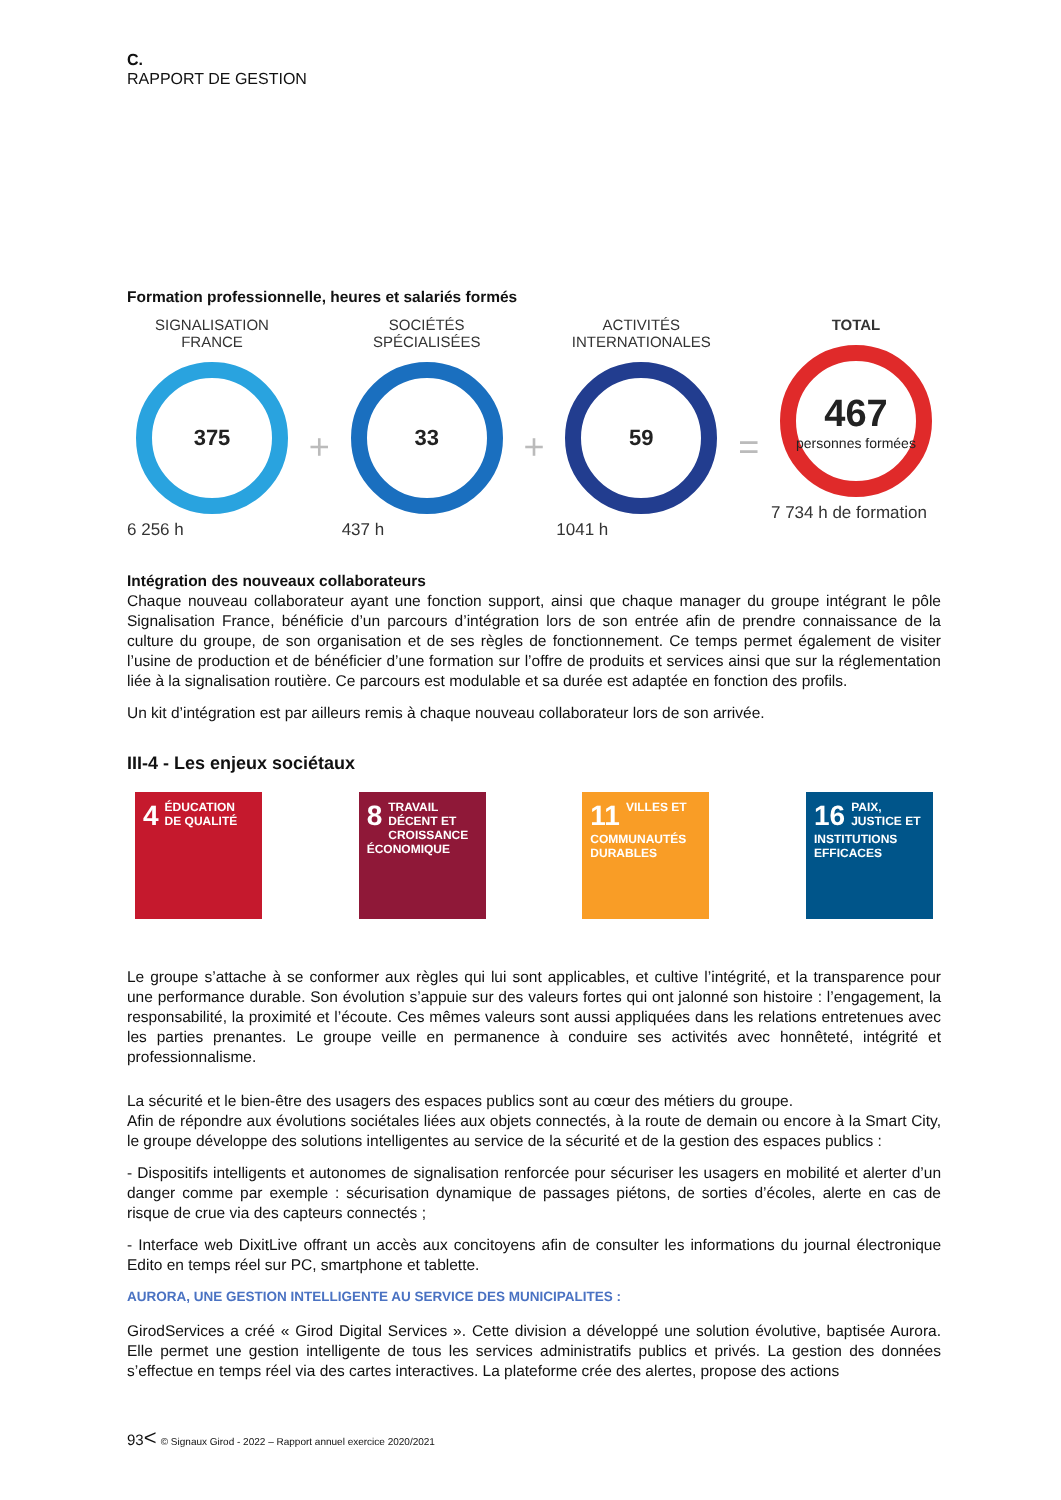C.
RAPPORT DE GESTION
Formation professionnelle, heures et salariés formés
SIGNALISATION
FRANCE
375
6 256 h
+
SOCIÉTÉS
SPÉCIALISÉES
33
437 h
+
ACTIVITÉS
INTERNATIONALES
59
1041 h
=
TOTAL
467
personnes formées
7 734 h de formation
Intégration des nouveaux collaborateurs
Chaque nouveau collaborateur ayant une fonction support, ainsi que chaque manager du groupe intégrant le pôle Signalisation France, bénéficie d’un parcours d’intégration lors de son entrée afin de prendre connaissance de la culture du groupe, de son organisation et de ses règles de fonctionnement. Ce temps permet également de visiter l’usine de production et de bénéficier d’une formation sur l’offre de produits et services ainsi que sur la réglementation liée à la signalisation routière. Ce parcours est modulable et sa durée est adaptée en fonction des profils.
Un kit d’intégration est par ailleurs remis à chaque nouveau collaborateur lors de son arrivée.
III-4 - Les enjeux sociétaux
4 ÉDUCATION DE QUALITÉ
8 TRAVAIL DÉCENT ET CROISSANCE ÉCONOMIQUE
11 VILLES ET COMMUNAUTÉS DURABLES
16 PAIX, JUSTICE ET INSTITUTIONS EFFICACES
Le groupe s’attache à se conformer aux règles qui lui sont applicables, et cultive l’intégrité, et la transparence pour une performance durable. Son évolution s’appuie sur des valeurs fortes qui ont jalonné son histoire : l’engagement, la responsabilité, la proximité et l’écoute. Ces mêmes valeurs sont aussi appliquées dans les relations entretenues avec les parties prenantes. Le groupe veille en permanence à conduire ses activités avec honnêteté, intégrité et professionnalisme.
La sécurité et le bien-être des usagers des espaces publics sont au cœur des métiers du groupe.
Afin de répondre aux évolutions sociétales liées aux objets connectés, à la route de demain ou encore à la Smart City, le groupe développe des solutions intelligentes au service de la sécurité et de la gestion des espaces publics :
- Dispositifs intelligents et autonomes de signalisation renforcée pour sécuriser les usagers en mobilité et alerter d’un danger comme par exemple : sécurisation dynamique de passages piétons, de sorties d’écoles, alerte en cas de risque de crue via des capteurs connectés ;
- Interface web DixitLive offrant un accès aux concitoyens afin de consulter les informations du journal électronique Edito en temps réel sur PC, smartphone et tablette.
AURORA, UNE GESTION INTELLIGENTE AU SERVICE DES MUNICIPALITES :
GirodServices a créé « Girod Digital Services ». Cette division a développé une solution évolutive, baptisée Aurora. Elle permet une gestion intelligente de tous les services administratifs publics et privés. La gestion des données s’effectue en temps réel via des cartes interactives. La plateforme crée des alertes, propose des actions
93< © Signaux Girod - 2022 – Rapport annuel exercice 2020/2021